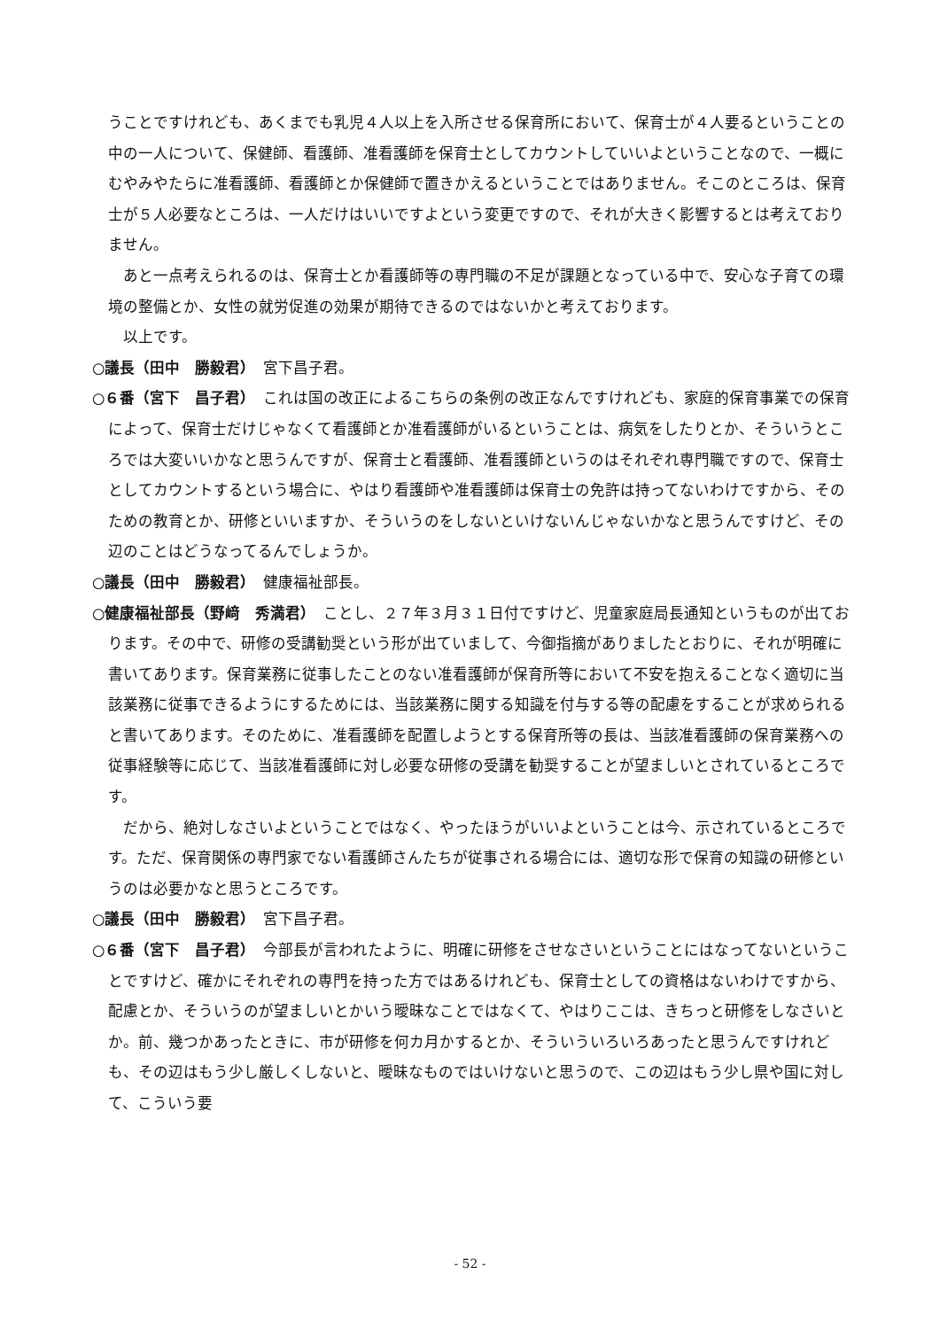うことですけれども、あくまでも乳児４人以上を入所させる保育所において、保育士が４人要るということの中の一人について、保健師、看護師、准看護師を保育士としてカウントしていいよということなので、一概にむやみやたらに准看護師、看護師とか保健師で置きかえるということではありません。そこのところは、保育士が５人必要なところは、一人だけはいいですよという変更ですので、それが大きく影響するとは考えておりません。
あと一点考えられるのは、保育士とか看護師等の専門職の不足が課題となっている中で、安心な子育ての環境の整備とか、女性の就労促進の効果が期待できるのではないかと考えております。
以上です。
○議長（田中　勝毅君）　宮下昌子君。
○６番（宮下　昌子君）　これは国の改正によるこちらの条例の改正なんですけれども、家庭的保育事業での保育によって、保育士だけじゃなくて看護師とか准看護師がいるということは、病気をしたりとか、そういうところでは大変いいかなと思うんですが、保育士と看護師、准看護師というのはそれぞれ専門職ですので、保育士としてカウントするという場合に、やはり看護師や准看護師は保育士の免許は持ってないわけですから、そのための教育とか、研修といいますか、そういうのをしないといけないんじゃないかなと思うんですけど、その辺のことはどうなってるんでしょうか。
○議長（田中　勝毅君）　健康福祉部長。
○健康福祉部長（野﨑　秀満君）　ことし、２７年３月３１日付ですけど、児童家庭局長通知というものが出ております。その中で、研修の受講勧奨という形が出ていまして、今御指摘がありましたとおりに、それが明確に書いてあります。保育業務に従事したことのない准看護師が保育所等において不安を抱えることなく適切に当該業務に従事できるようにするためには、当該業務に関する知識を付与する等の配慮をすることが求められると書いてあります。そのために、准看護師を配置しようとする保育所等の長は、当該准看護師の保育業務への従事経験等に応じて、当該准看護師に対し必要な研修の受講を勧奨することが望ましいとされているところです。
だから、絶対しなさいよということではなく、やったほうがいいよということは今、示されているところです。ただ、保育関係の専門家でない看護師さんたちが従事される場合には、適切な形で保育の知識の研修というのは必要かなと思うところです。
○議長（田中　勝毅君）　宮下昌子君。
○６番（宮下　昌子君）　今部長が言われたように、明確に研修をさせなさいということにはなってないということですけど、確かにそれぞれの専門を持った方ではあるけれども、保育士としての資格はないわけですから、配慮とか、そういうのが望ましいとかいう曖昧なことではなくて、やはりここは、きちっと研修をしなさいとか。前、幾つかあったときに、市が研修を何カ月かするとか、そういういろいろあったと思うんですけれども、その辺はもう少し厳しくしないと、曖昧なものではいけないと思うので、この辺はもう少し県や国に対して、こういう要
- 52 -